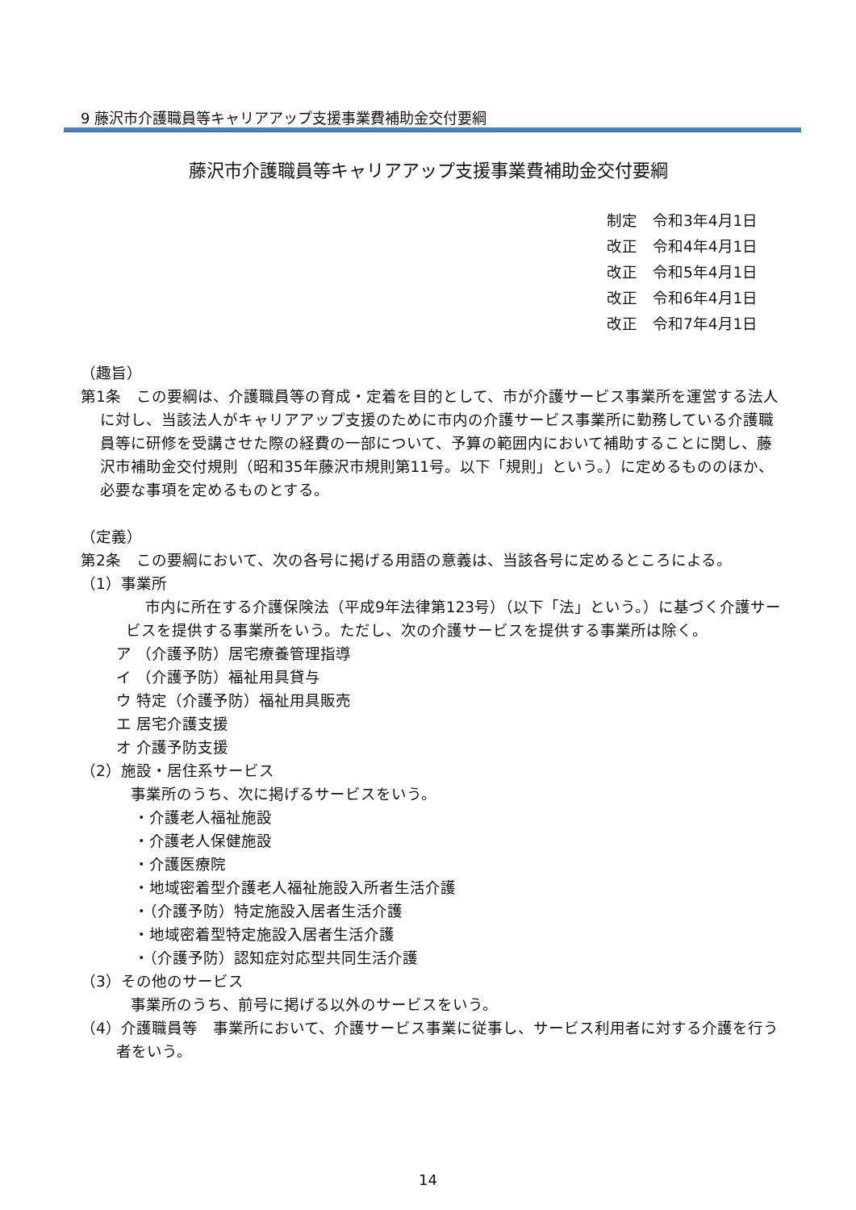9 藤沢市介護職員等キャリアアップ支援事業費補助金交付要綱
藤沢市介護職員等キャリアアップ支援事業費補助金交付要綱
制定　令和3年4月1日
改正　令和4年4月1日
改正　令和5年4月1日
改正　令和6年4月1日
改正　令和7年4月1日
（趣旨）
第1条　この要綱は、介護職員等の育成・定着を目的として、市が介護サービス事業所を運営する法人に対し、当該法人がキャリアアップ支援のために市内の介護サービス事業所に勤務している介護職員等に研修を受講させた際の経費の一部について、予算の範囲内において補助することに関し、藤沢市補助金交付規則（昭和35年藤沢市規則第11号。以下「規則」という。）に定めるもののほか、必要な事項を定めるものとする。
（定義）
第2条　この要綱において、次の各号に掲げる用語の意義は、当該各号に定めるところによる。
（1）事業所
市内に所在する介護保険法（平成9年法律第123号）（以下「法」という。）に基づく介護サービスを提供する事業所をいう。ただし、次の介護サービスを提供する事業所は除く。
ア （介護予防）居宅療養管理指導
イ （介護予防）福祉用具貸与
ウ 特定（介護予防）福祉用具販売
エ 居宅介護支援
オ 介護予防支援
（2）施設・居住系サービス
事業所のうち、次に掲げるサービスをいう。
・介護老人福祉施設
・介護老人保健施設
・介護医療院
・地域密着型介護老人福祉施設入所者生活介護
・（介護予防）特定施設入居者生活介護
・地域密着型特定施設入居者生活介護
・（介護予防）認知症対応型共同生活介護
（3）その他のサービス
事業所のうち、前号に掲げる以外のサービスをいう。
（4）介護職員等　事業所において、介護サービス事業に従事し、サービス利用者に対する介護を行う者をいう。
14